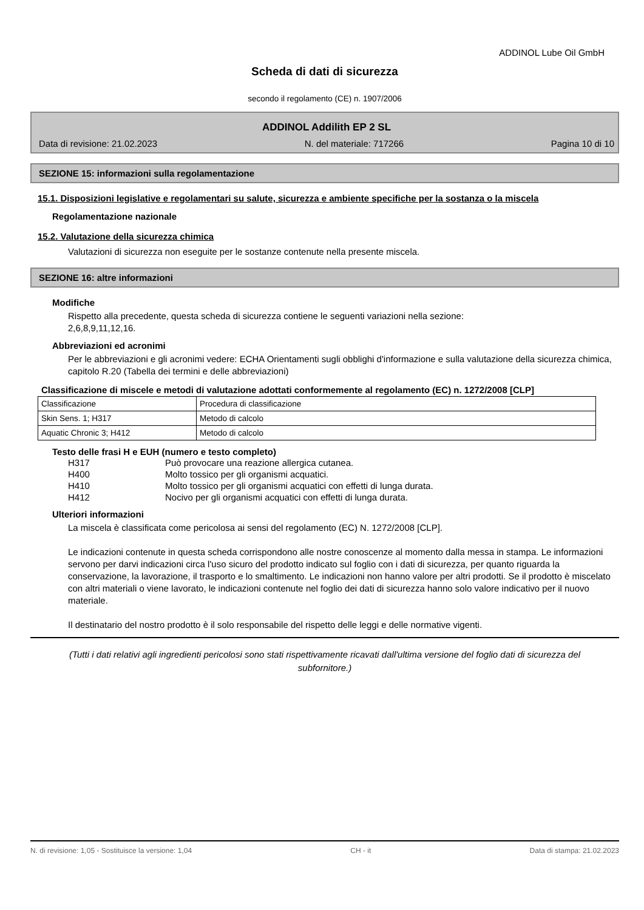ADDINOL Lube Oil GmbH
Scheda di dati di sicurezza
secondo il regolamento (CE) n. 1907/2006
ADDINOL Addilith EP 2 SL
Data di revisione: 21.02.2023 N. del materiale: 717266 Pagina 10 di 10
SEZIONE 15: informazioni sulla regolamentazione
15.1. Disposizioni legislative e regolamentari su salute, sicurezza e ambiente specifiche per la sostanza o la miscela
Regolamentazione nazionale
15.2. Valutazione della sicurezza chimica
Valutazioni di sicurezza non eseguite per le sostanze contenute nella presente miscela.
SEZIONE 16: altre informazioni
Modifiche
Rispetto alla precedente, questa scheda di sicurezza contiene le seguenti variazioni nella sezione:
2,6,8,9,11,12,16.
Abbreviazioni ed acronimi
Per le abbreviazioni e gli acronimi vedere: ECHA Orientamenti sugli obblighi d'informazione e sulla valutazione della sicurezza chimica, capitolo R.20 (Tabella dei termini e delle abbreviazioni)
Classificazione di miscele e metodi di valutazione adottati conformemente al regolamento (EC) n. 1272/2008 [CLP]
| Classificazione | Procedura di classificazione |
| Skin Sens. 1; H317 | Metodo di calcolo |
| Aquatic Chronic 3; H412 | Metodo di calcolo |
Testo delle frasi H e EUH (numero e testo completo)
| H317 | Può provocare una reazione allergica cutanea. |
| H400 | Molto tossico per gli organismi acquatici. |
| H410 | Molto tossico per gli organismi acquatici con effetti di lunga durata. |
| H412 | Nocivo per gli organismi acquatici con effetti di lunga durata. |
Ulteriori informazioni
La miscela è classificata come pericolosa ai sensi del regolamento (EC) N. 1272/2008 [CLP].
Le indicazioni contenute in questa scheda corrispondono alle nostre conoscenze al momento dalla messa in stampa. Le informazioni servono per darvi indicazioni circa l'uso sicuro del prodotto indicato sul foglio con i dati di sicurezza, per quanto riguarda la conservazione, la lavorazione, il trasporto e lo smaltimento. Le indicazioni non hanno valore per altri prodotti. Se il prodotto è miscelato con altri materiali o viene lavorato, le indicazioni contenute nel foglio dei dati di sicurezza hanno solo valore indicativo per il nuovo materiale.
Il destinatario del nostro prodotto è il solo responsabile del rispetto delle leggi e delle normative vigenti.
(Tutti i dati relativi agli ingredienti pericolosi sono stati rispettivamente ricavati dall'ultima versione del foglio dati di sicurezza del subfornitore.)
N. di revisione: 1,05 - Sostituisce la versione: 1,04 CH - it Data di stampa: 21.02.2023